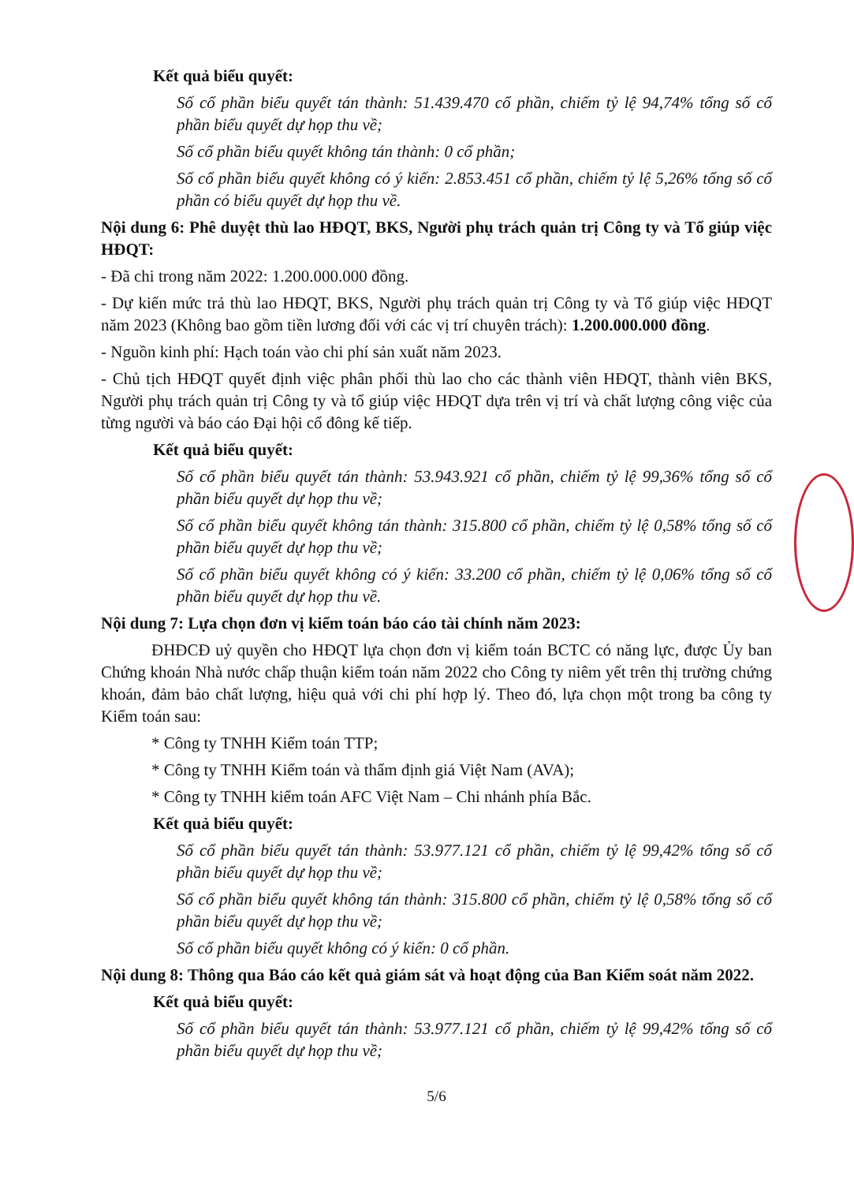Kết quả biểu quyết:
Số cổ phần biểu quyết tán thành: 51.439.470 cổ phần, chiếm tỷ lệ 94,74% tổng số cổ phần biểu quyết dự họp thu về;
Số cổ phần biểu quyết không tán thành: 0 cổ phần;
Số cổ phần biểu quyết không có ý kiến: 2.853.451 cổ phần, chiếm tỷ lệ 5,26% tổng số cổ phần có biểu quyết dự họp thu về.
Nội dung 6: Phê duyệt thù lao HĐQT, BKS, Người phụ trách quản trị Công ty và Tổ giúp việc HĐQT:
- Đã chi trong năm 2022: 1.200.000.000 đồng.
- Dự kiến mức trả thù lao HĐQT, BKS, Người phụ trách quản trị Công ty và Tổ giúp việc HĐQT năm 2023 (Không bao gồm tiền lương đối với các vị trí chuyên trách): 1.200.000.000 đồng.
- Nguồn kinh phí: Hạch toán vào chi phí sản xuất năm 2023.
- Chủ tịch HĐQT quyết định việc phân phối thù lao cho các thành viên HĐQT, thành viên BKS, Người phụ trách quản trị Công ty và tổ giúp việc HĐQT dựa trên vị trí và chất lượng công việc của từng người và báo cáo Đại hội cổ đông kế tiếp.
Kết quả biểu quyết:
Số cổ phần biểu quyết tán thành: 53.943.921 cổ phần, chiếm tỷ lệ 99,36% tổng số cổ phần biểu quyết dự họp thu về;
Số cổ phần biểu quyết không tán thành: 315.800 cổ phần, chiếm tỷ lệ 0,58% tổng số cổ phần biểu quyết dự họp thu về;
Số cổ phần biểu quyết không có ý kiến: 33.200 cổ phần, chiếm tỷ lệ 0,06% tổng số cổ phần biểu quyết dự họp thu về.
Nội dung 7: Lựa chọn đơn vị kiểm toán báo cáo tài chính năm 2023:
ĐHĐCĐ uỷ quyền cho HĐQT lựa chọn đơn vị kiểm toán BCTC có năng lực, được Ủy ban Chứng khoán Nhà nước chấp thuận kiểm toán năm 2022 cho Công ty niêm yết trên thị trường chứng khoán, đảm bảo chất lượng, hiệu quả với chi phí hợp lý. Theo đó, lựa chọn một trong ba công ty Kiểm toán sau:
* Công ty TNHH Kiểm toán TTP;
* Công ty TNHH Kiểm toán và thẩm định giá Việt Nam (AVA);
* Công ty TNHH kiểm toán AFC Việt Nam – Chi nhánh phía Bắc.
Kết quả biểu quyết:
Số cổ phần biểu quyết tán thành: 53.977.121 cổ phần, chiếm tỷ lệ 99,42% tổng số cổ phần biểu quyết dự họp thu về;
Số cổ phần biểu quyết không tán thành: 315.800 cổ phần, chiếm tỷ lệ 0,58% tổng số cổ phần biểu quyết dự họp thu về;
Số cổ phần biểu quyết không có ý kiến: 0 cổ phần.
Nội dung 8: Thông qua Báo cáo kết quả giám sát và hoạt động của Ban Kiểm soát năm 2022.
Kết quả biểu quyết:
Số cổ phần biểu quyết tán thành: 53.977.121 cổ phần, chiếm tỷ lệ 99,42% tổng số cổ phần biểu quyết dự họp thu về;
5/6